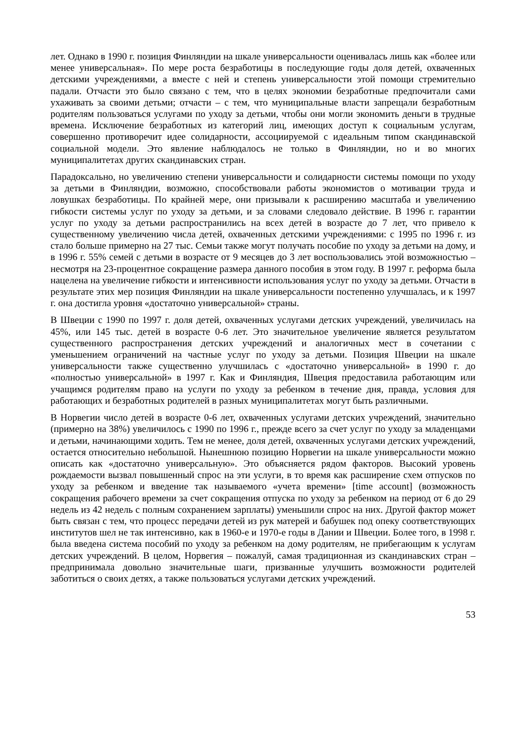лет. Однако в 1990 г. позиция Финляндии на шкале универсальности оценивалась лишь как «более или менее универсальная». По мере роста безработицы в последующие годы доля детей, охваченных детскими учреждениями, а вместе с ней и степень универсальности этой помощи стремительно падали. Отчасти это было связано с тем, что в целях экономии безработные предпочитали сами ухаживать за своими детьми; отчасти – с тем, что муниципальные власти запрещали безработным родителям пользоваться услугами по уходу за детьми, чтобы они могли экономить деньги в трудные времена. Исключение безработных из категорий лиц, имеющих доступ к социальным услугам, совершенно противоречит идее солидарности, ассоциируемой с идеальным типом скандинавской социальной модели. Это явление наблюдалось не только в Финляндии, но и во многих муниципалитетах других скандинавских стран.
Парадоксально, но увеличению степени универсальности и солидарности системы помощи по уходу за детьми в Финляндии, возможно, способствовали работы экономистов о мотивации труда и ловушках безработицы. По крайней мере, они призывали к расширению масштаба и увеличению гибкости системы услуг по уходу за детьми, и за словами следовало действие. В 1996 г. гарантии услуг по уходу за детьми распространились на всех детей в возрасте до 7 лет, что привело к существенному увеличению числа детей, охваченных детскими учреждениями: с 1995 по 1996 г. из стало больше примерно на 27 тыс. Семьи также могут получать пособие по уходу за детьми на дому, и в 1996 г. 55% семей с детьми в возрасте от 9 месяцев до 3 лет воспользовались этой возможностью – несмотря на 23-процентное сокращение размера данного пособия в этом году. В 1997 г. реформа была нацелена на увеличение гибкости и интенсивности использования услуг по уходу за детьми. Отчасти в результате этих мер позиция Финляндии на шкале универсальности постепенно улучшалась, и к 1997 г. она достигла уровня «достаточно универсальной» страны.
В Швеции с 1990 по 1997 г. доля детей, охваченных услугами детских учреждений, увеличилась на 45%, или 145 тыс. детей в возрасте 0-6 лет. Это значительное увеличение является результатом существенного распространения детских учреждений и аналогичных мест в сочетании с уменьшением ограничений на частные услуг по уходу за детьми. Позиция Швеции на шкале универсальности также существенно улучшилась с «достаточно универсальной» в 1990 г. до «полностью универсальной» в 1997 г. Как и Финляндия, Швеция предоставила работающим или учащимся родителям право на услуги по уходу за ребенком в течение дня, правда, условия для работающих и безработных родителей в разных муниципалитетах могут быть различными.
В Норвегии число детей в возрасте 0-6 лет, охваченных услугами детских учреждений, значительно (примерно на 38%) увеличилось с 1990 по 1996 г., прежде всего за счет услуг по уходу за младенцами и детьми, начинающими ходить. Тем не менее, доля детей, охваченных услугами детских учреждений, остается относительно небольшой. Нынешнюю позицию Норвегии на шкале универсальности можно описать как «достаточно универсальную». Это объясняется рядом факторов. Высокий уровень рождаемости вызвал повышенный спрос на эти услуги, в то время как расширение схем отпусков по уходу за ребенком и введение так называемого «учета времени» [time account] (возможность сокращения рабочего времени за счет сокращения отпуска по уходу за ребенком на период от 6 до 29 недель из 42 недель с полным сохранением зарплаты) уменьшили спрос на них. Другой фактор может быть связан с тем, что процесс передачи детей из рук матерей и бабушек под опеку соответствующих институтов шел не так интенсивно, как в 1960-е и 1970-е годы в Дании и Швеции. Более того, в 1998 г. была введена система пособий по уходу за ребенком на дому родителям, не прибегающим к услугам детских учреждений. В целом, Норвегия – пожалуй, самая традиционная из скандинавских стран – предпринимала довольно значительные шаги, призванные улучшить возможности родителей заботиться о своих детях, а также пользоваться услугами детских учреждений.
53